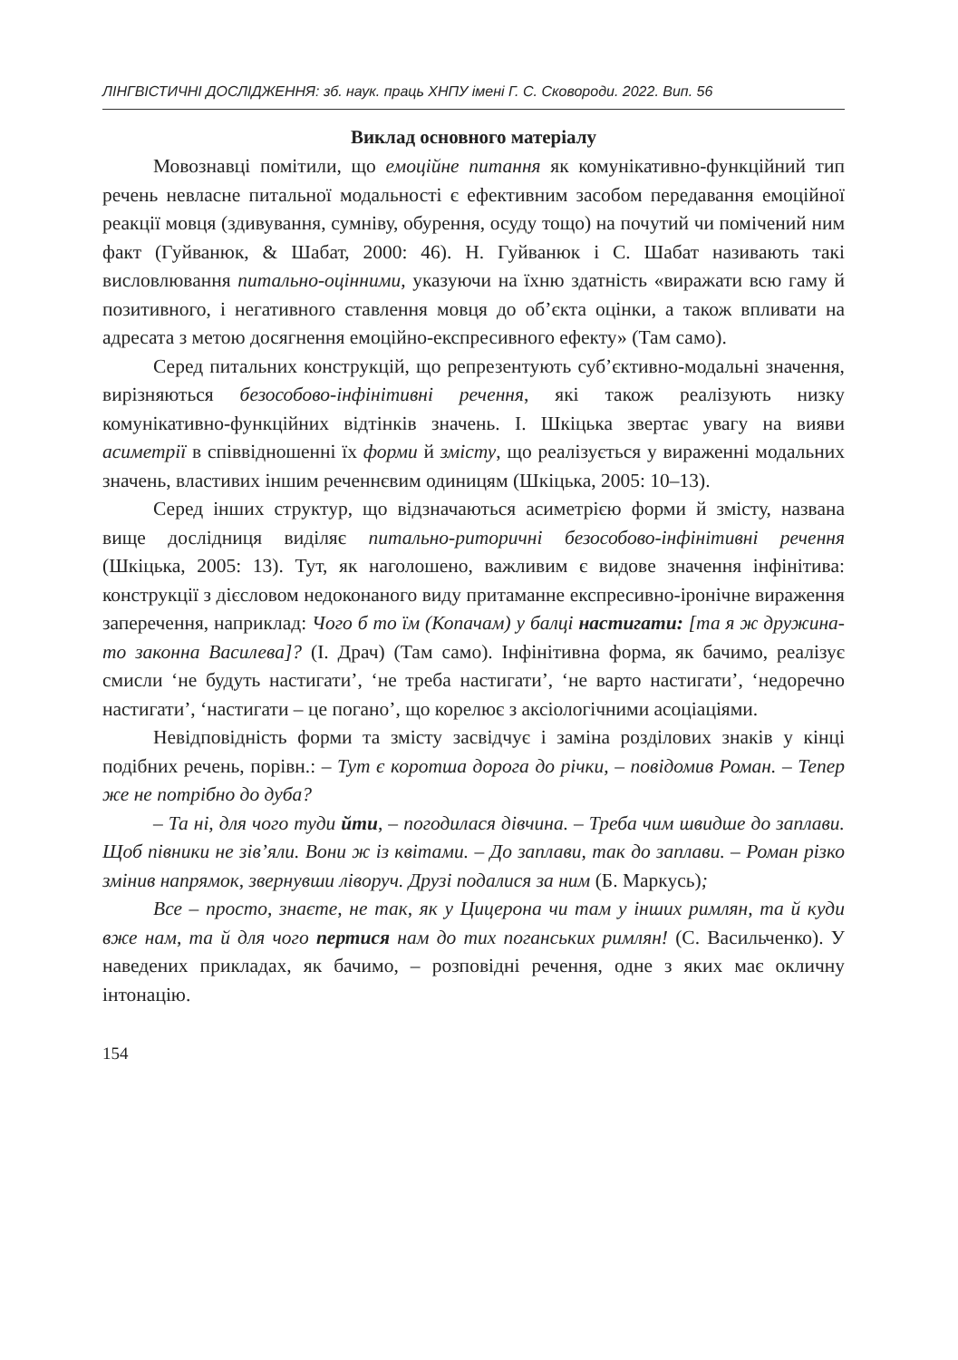ЛІНГВІСТИЧНІ ДОСЛІДЖЕННЯ: зб. наук. праць ХНПУ імені Г. С. Сковороди. 2022. Вип. 56
Виклад основного матеріалу
Мовознавці помітили, що емоційне питання як комунікативно-функційний тип речень невласне питальної модальності є ефективним засобом передавання емоційної реакції мовця (здивування, сумніву, обурення, осуду тощо) на почутий чи помічений ним факт (Гуйванюк, & Шабат, 2000: 46). Н. Гуйванюк і С. Шабат називають такі висловлювання питально-оцінними, указуючи на їхню здатність «виражати всю гаму й позитивного, і негативного ставлення мовця до об’єкта оцінки, а також впливати на адресата з метою досягнення емоційно-експресивного ефекту» (Там само).
Серед питальних конструкцій, що репрезентують суб’єктивно-модальні значення, вирізняються безособово-інфінітивні речення, які також реалізують низку комунікативно-функційних відтінків значень. І. Шкіцька звертає увагу на вияви асиметрії в співвідношенні їх форми й змісту, що реалізується у вираженні модальних значень, властивих іншим реченнєвим одиницям (Шкіцька, 2005: 10–13).
Серед інших структур, що відзначаються асиметрією форми й змісту, названа вище дослідниця виділяє питально-риторичні безособово-інфінітивні речення (Шкіцька, 2005: 13). Тут, як наголошено, важливим є видове значення інфінітива: конструкції з дієсловом недоконаного виду притаманне експресивно-іронічне вираження заперечення, наприклад: Чого б то їм (Копачам) у балці настигати: [та я ж дружина-то законна Василева]? (І. Драч) (Там само). Інфінітивна форма, як бачимо, реалізує смисли ‘не будуть настигати’, ‘не треба настигати’, ‘не варто настигати’, ‘недоречно настигати’, ‘настигати – це погано’, що корелює з аксіологічними асоціаціями.
Невідповідність форми та змісту засвідчує і заміна розділових знаків у кінці подібних речень, порівн.: – Тут є коротша дорога до річки, – повідомив Роман. – Тепер же не потрібно до дуба?
– Та ні, для чого туди йти, – погодилася дівчина. – Треба чим швидше до заплави. Щоб півники не зів’яли. Вони ж із квітами. – До заплави, так до заплави. – Роман різко змінив напрямок, звернувши ліворуч. Друзі подалися за ним (Б. Маркусь);
Все – просто, знаєте, не так, як у Цицерона чи там у інших римлян, та й куди вже нам, та й для чого пертися нам до тих поганських римлян! (С. Васильченко). У наведених прикладах, як бачимо, – розповідні речення, одне з яких має окличну інтонацію.
154